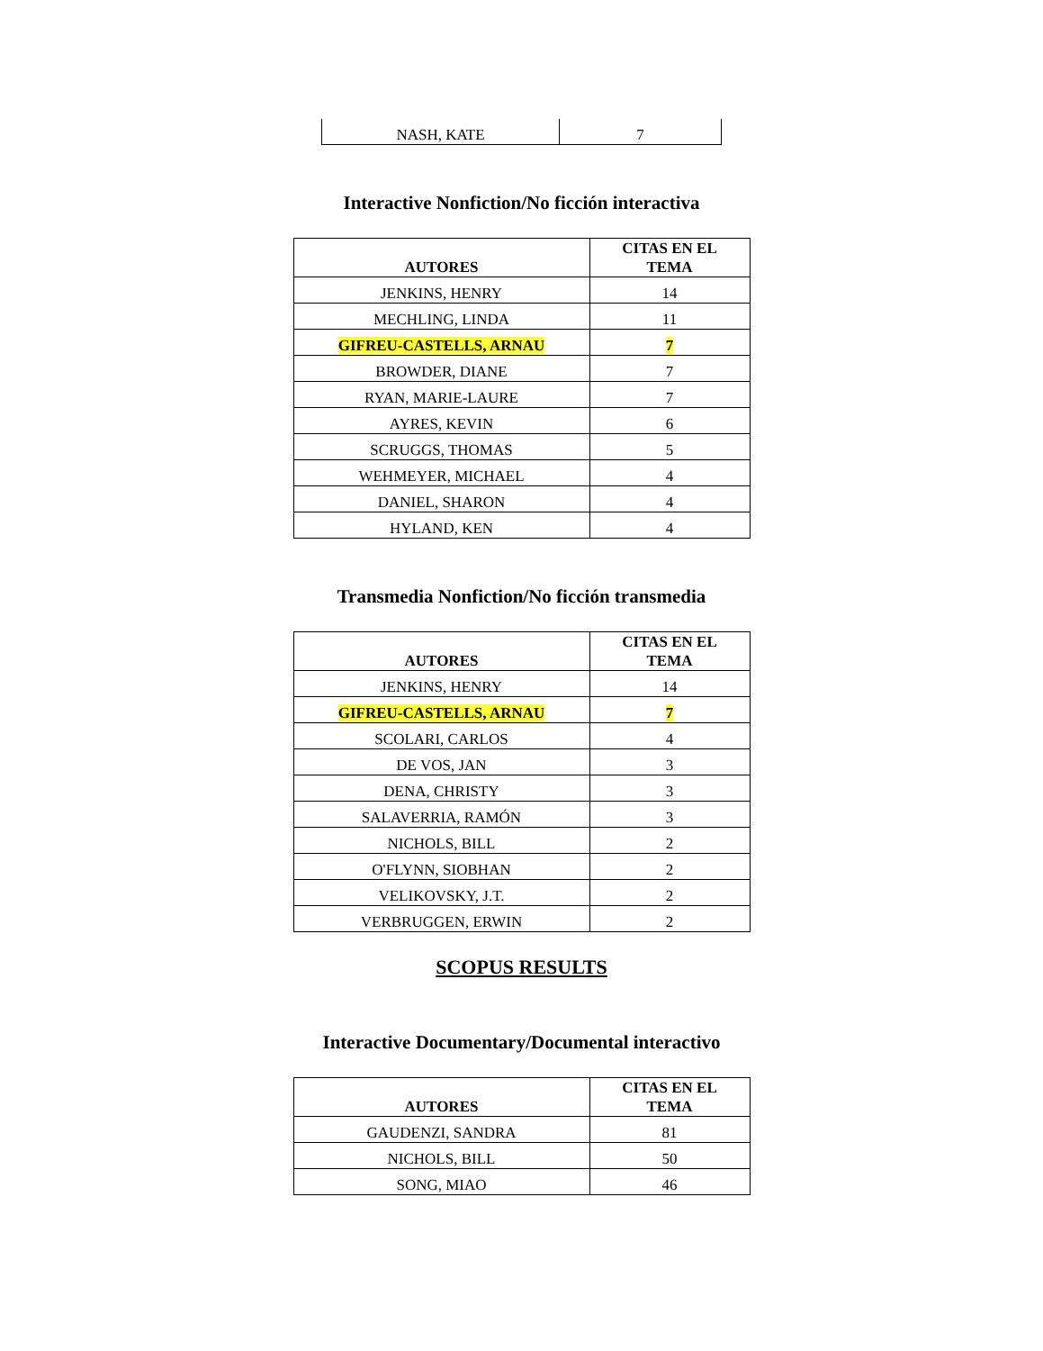| NASH, KATE | 7 |
Interactive Nonfiction/No ficción interactiva
| AUTORES | CITAS EN EL TEMA |
| --- | --- |
| JENKINS, HENRY | 14 |
| MECHLING, LINDA | 11 |
| GIFREU-CASTELLS, ARNAU | 7 |
| BROWDER, DIANE | 7 |
| RYAN, MARIE-LAURE | 7 |
| AYRES, KEVIN | 6 |
| SCRUGGS, THOMAS | 5 |
| WEHMEYER, MICHAEL | 4 |
| DANIEL, SHARON | 4 |
| HYLAND, KEN | 4 |
Transmedia Nonfiction/No ficción transmedia
| AUTORES | CITAS EN EL TEMA |
| --- | --- |
| JENKINS, HENRY | 14 |
| GIFREU-CASTELLS, ARNAU | 7 |
| SCOLARI, CARLOS | 4 |
| DE VOS, JAN | 3 |
| DENA, CHRISTY | 3 |
| SALAVERRIA, RAMÓN | 3 |
| NICHOLS, BILL | 2 |
| O'FLYNN, SIOBHAN | 2 |
| VELIKOVSKY, J.T. | 2 |
| VERBRUGGEN, ERWIN | 2 |
SCOPUS RESULTS
Interactive Documentary/Documental interactivo
| AUTORES | CITAS EN EL TEMA |
| --- | --- |
| GAUDENZI, SANDRA | 81 |
| NICHOLS, BILL | 50 |
| SONG, MIAO | 46 |